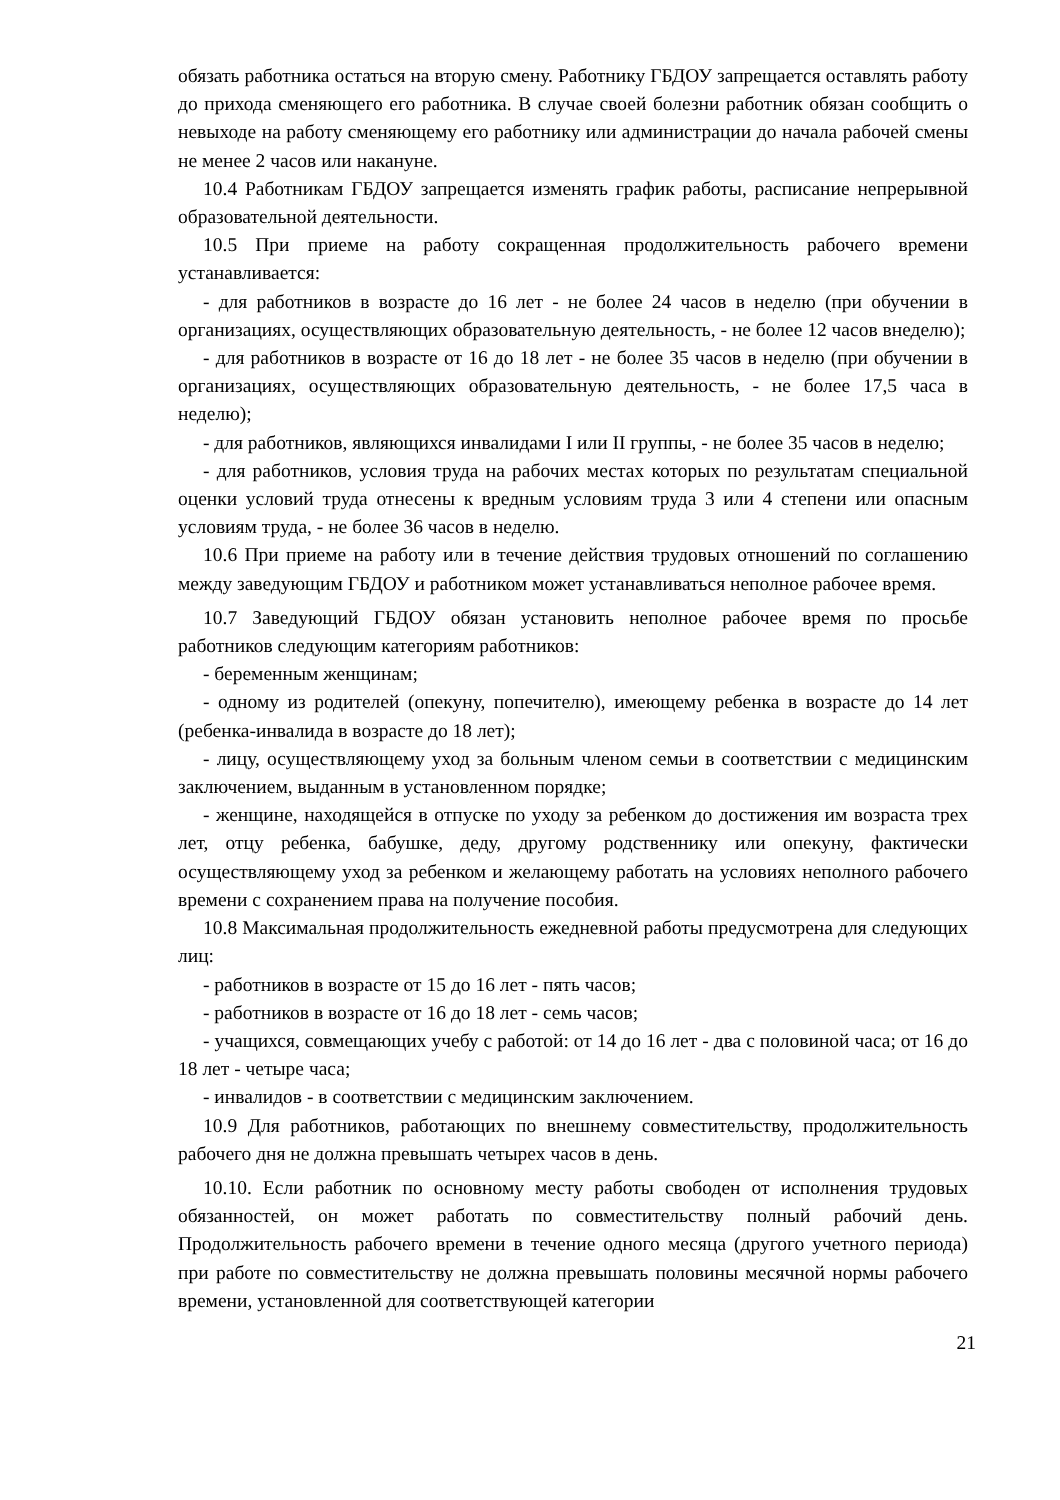обязать работника остаться на вторую смену. Работнику ГБДОУ запрещается оставлять работу до прихода сменяющего его работника. В случае своей болезни работник обязан сообщить о невыходе на работу сменяющему его работнику или администрации до начала рабочей смены не менее 2 часов или накануне.
10.4 Работникам ГБДОУ запрещается изменять график работы, расписание непрерывной образовательной деятельности.
10.5 При приеме на работу сокращенная продолжительность рабочего времени устанавливается:
- для работников в возрасте до 16 лет - не более 24 часов в неделю (при обучении в организациях, осуществляющих образовательную деятельность, - не более 12 часов внеделю);
- для работников в возрасте от 16 до 18 лет - не более 35 часов в неделю (при обучении в организациях, осуществляющих образовательную деятельность, - не более 17,5 часа в неделю);
- для работников, являющихся инвалидами I или II группы, - не более 35 часов в неделю;
- для работников, условия труда на рабочих местах которых по результатам специальной оценки условий труда отнесены к вредным условиям труда 3 или 4 степени или опасным условиям труда, - не более 36 часов в неделю.
10.6 При приеме на работу или в течение действия трудовых отношений по соглашению между заведующим ГБДОУ и работником может устанавливаться неполное рабочее время.
10.7 Заведующий ГБДОУ обязан установить неполное рабочее время по просьбе работников следующим категориям работников:
- беременным женщинам;
- одному из родителей (опекуну, попечителю), имеющему ребенка в возрасте до 14 лет (ребенка-инвалида в возрасте до 18 лет);
- лицу, осуществляющему уход за больным членом семьи в соответствии с медицинским заключением, выданным в установленном порядке;
- женщине, находящейся в отпуске по уходу за ребенком до достижения им возраста трех лет, отцу ребенка, бабушке, деду, другому родственнику или опекуну, фактически осуществляющему уход за ребенком и желающему работать на условиях неполного рабочего времени с сохранением права на получение пособия.
10.8 Максимальная продолжительность ежедневной работы предусмотрена для следующих лиц:
- работников в возрасте от 15 до 16 лет - пять часов;
- работников в возрасте от 16 до 18 лет - семь часов;
- учащихся, совмещающих учебу с работой: от 14 до 16 лет - два с половиной часа; от 16 до 18 лет - четыре часа;
- инвалидов - в соответствии с медицинским заключением.
10.9 Для работников, работающих по внешнему совместительству, продолжительность рабочего дня не должна превышать четырех часов в день.
10.10. Если работник по основному месту работы свободен от исполнения трудовых обязанностей, он может работать по совместительству полный рабочий день. Продолжительность рабочего времени в течение одного месяца (другого учетного периода) при работе по совместительству не должна превышать половины месячной нормы рабочего времени, установленной для соответствующей категории
21